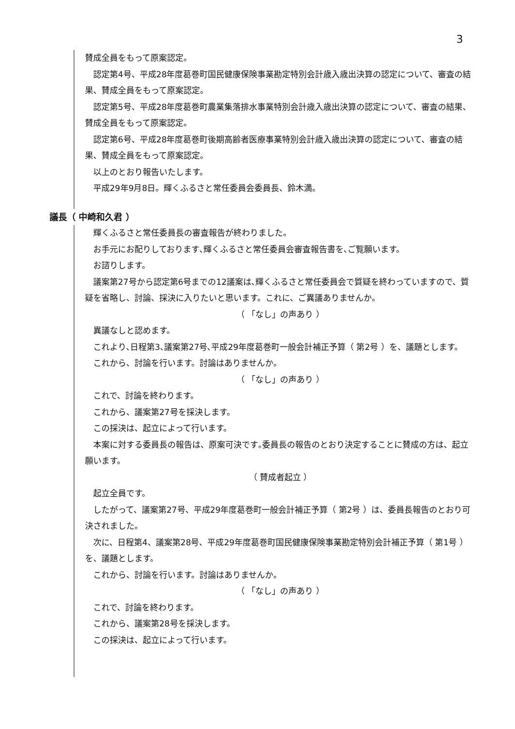3
賛成全員をもって原案認定。
認定第4号、平成28年度葛巻町国民健康保険事業勘定特別会計歳入歳出決算の認定について、審査の結果、賛成全員をもって原案認定。
認定第5号、平成28年度葛巻町農業集落排水事業特別会計歳入歳出決算の認定について、審査の結果、賛成全員をもって原案認定。
認定第6号、平成28年度葛巻町後期高齢者医療事業特別会計歳入歳出決算の認定について、審査の結果、賛成全員をもって原案認定。
以上のとおり報告いたします。
平成29年9月8日。輝くふるさと常任委員会委員長、鈴木満。
議長（ 中崎和久君 ）
輝くふるさと常任委員長の審査報告が終わりました。
お手元にお配りしております､輝くふるさと常任委員会審査報告書を､ご覧願います。
お諮りします。
議案第27号から認定第6号までの12議案は､輝くふるさと常任委員会で質疑を終わっていますので、質疑を省略し、討論、採決に入りたいと思います。これに、ご異議ありませんか。
（ 「なし」の声あり ）
異議なしと認めます。
これより､日程第3､議案第27号､平成29年度葛巻町一般会計補正予算（ 第2号 ）を、議題とします。
これから、討論を行います。討論はありませんか。
（ 「なし」の声あり ）
これで、討論を終わります。
これから、議案第27号を採決します。
この採決は、起立によって行います。
本案に対する委員長の報告は、原案可決です｡委員長の報告のとおり決定することに賛成の方は、起立願います。
（ 賛成者起立 ）
起立全員です。
したがって、議案第27号、平成29年度葛巻町一般会計補正予算（ 第2号 ）は、委員長報告のとおり可決されました。
次に、日程第4、議案第28号、平成29年度葛巻町国民健康保険事業勘定特別会計補正予算（ 第1号 ）を、議題とします。
これから、討論を行います。討論はありませんか。
（ 「なし」の声あり ）
これで、討論を終わります。
これから、議案第28号を採決します。
この採決は、起立によって行います。